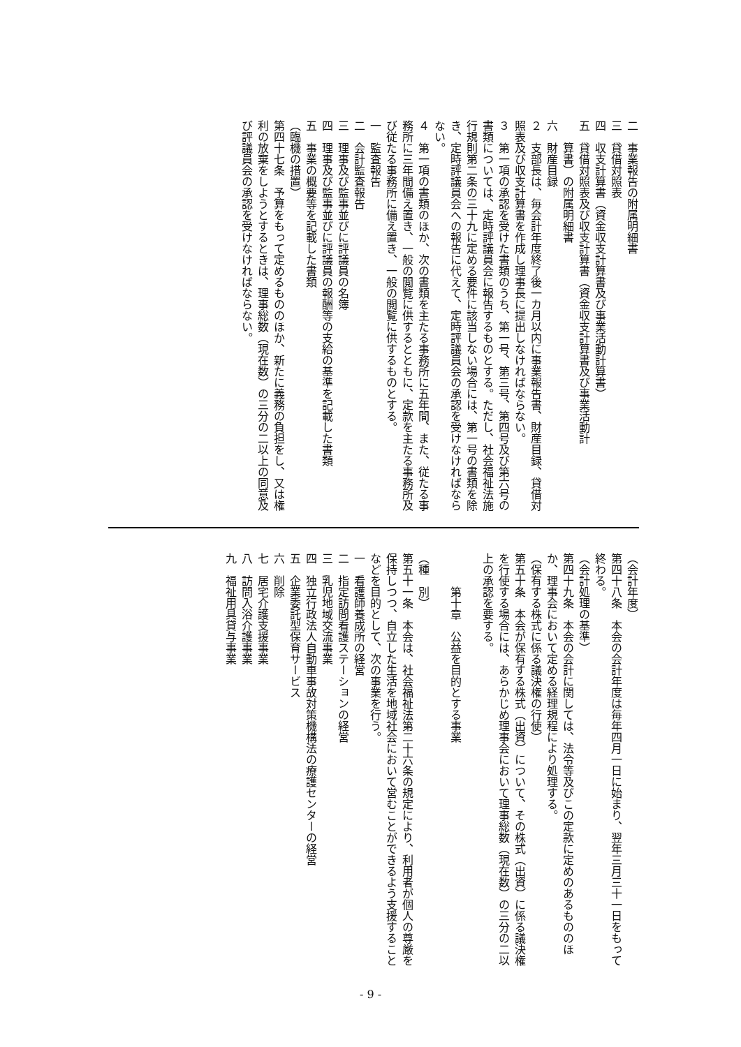二　事業報告の附属明細書
三　貸借対照表
四　収支計算書（資金収支計算書及び事業活動計算書）
五　貸借対照表及び収支計算書（資金収支計算書及び事業活動計
　算書）の附属明細書
六　財産目録
２　支部長は、毎会計年度終了後一カ月以内に事業報告書、財産目録、貸借対照表及び収支計算書を作成し理事長に提出しなければならない。
３　第一項の承認を受けた書類のうち、第一号、第三号、第四号及び第六号の書類については、定時評議員会に報告するものとする。ただし、社会福祉法施行規則第二条の三十九に定める要件に該当しない場合には、第一号の書類を除き、定時評議員会への報告に代えて、定時評議員会の承認を受けなければならない。
４　第一項の書類のほか、次の書類を主たる事務所に五年間、また、従たる事務所に三年間備え置き、一般の閲覧に供するとともに、定款を主たる事務所及び従たる事務所に備え置き、一般の閲覧に供するものとする。
一　監査報告
二　会計監査報告
三　理事及び監事並びに評議員の名簿
四　理事及び監事並びに評議員の報酬等の支給の基準を記載した書類
五　事業の概要等を記載した書類
（臨機の措置）
第四十七条　予算をもって定めるもののほか、新たに義務の負担をし、又は権利の放棄をしようとするときは、理事総数（現在数）の三分の二以上の同意及び評議員会の承認を受けなければならない。
（会計年度）
第四十八条　本会の会計年度は毎年四月一日に始まり、翌年三月三十一日をもって終わる。
（会計処理の基準）
第四十九条　本会の会計に関しては、法令等及びこの定款に定めのあるもののほか、理事会において定める経理規程により処理する。
（保有する株式に係る議決権の行使）
第五十条　本会が保有する株式（出資）について、その株式（出資）に係る議決権を行使する場合には、あらかじめ理事会において理事総数（現在数）の三分の二以上の承認を要する。
　
　　　第十章　公益を目的とする事業
　
（種　別）
第五十一条　本会は、社会福祉法第二十六条の規定により、利用者が個人の尊厳を保持しつつ、自立した生活を地域社会において営むことができるよう支援することなどを目的として、次の事業を行う。
一　看護師養成所の経営
二　指定訪問看護ステーションの経営
三　乳児地域交流事業
四　独立行政法人自動車事故対策機構法の療護センターの経営
五　企業委託型保育サービス
六　削除
七　居宅介護支援事業
八　訪問入浴介護事業
九　福祉用具貸与事業
- 9 -